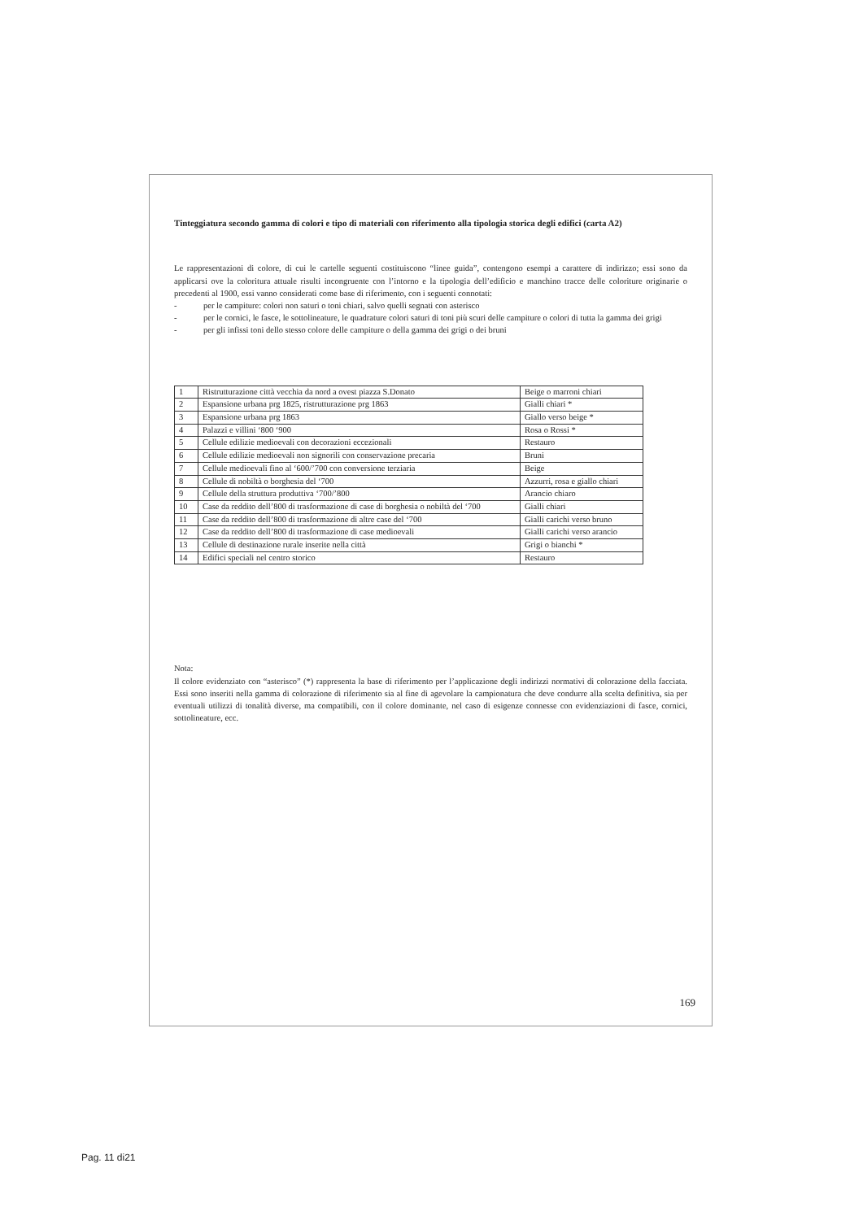Tinteggiatura secondo gamma di colori e tipo di materiali con riferimento alla tipologia storica degli edifici (carta A2)
Le rappresentazioni di colore, di cui le cartelle seguenti costituiscono “linee guida”, contengono esempi a carattere di indirizzo; essi sono da applicarsi ove la coloritura attuale risulti incongruente con l’intorno e la tipologia dell’edificio e manchino tracce delle coloriture originarie o precedenti al 1900, essi vanno considerati come base di riferimento, con i seguenti connotati:
- per le campiture: colori non saturi o toni chiari, salvo quelli segnati con asterisco
- per le cornici, le fasce, le sottolineature, le quadrature colori saturi di toni più scuri delle campiture o colori di tutta la gamma dei grigi
- per gli infissi toni dello stesso colore delle campiture o della gamma dei grigi o dei bruni
| 1 | Ristrutturazione città vecchia da nord a ovest piazza S.Donato | Beige o marroni chiari |
| 2 | Espansione urbana prg 1825, ristrutturazione prg 1863 | Gialli chiari * |
| 3 | Espansione urbana prg 1863 | Giallo verso beige * |
| 4 | Palazzi e villini ‘800 ‘900 | Rosa o Rossi * |
| 5 | Cellule edilizie medioevali con decorazioni eccezionali | Restauro |
| 6 | Cellule edilizie medioevali non signorili con conservazione precaria | Bruni |
| 7 | Cellule medioevali fino al ‘600/’700 con conversione terziaria | Beige |
| 8 | Cellule di nobiltà o borghesia del ‘700 | Azzurri, rosa e giallo chiari |
| 9 | Cellule della struttura produttiva ‘700/’800 | Arancio chiaro |
| 10 | Case da reddito dell’800 di trasformazione di case di borghesia o nobiltà del ‘700 | Gialli chiari |
| 11 | Case da reddito dell’800 di trasformazione di altre case del ‘700 | Gialli carichi verso bruno |
| 12 | Case da reddito dell’800 di trasformazione di case medioevali | Gialli carichi verso arancio |
| 13 | Cellule di destinazione rurale inserite nella città | Grigi o bianchi * |
| 14 | Edifici speciali nel centro storico | Restauro |
Nota:
Il colore evidenziato con “asterisco” (*) rappresenta la base di riferimento per l’applicazione degli indirizzi normativi di colorazione della facciata. Essi sono inseriti nella gamma di colorazione di riferimento sia al fine di agevolare la campionatura che deve condurre alla scelta definitiva, sia per eventuali utilizzi di tonalità diverse, ma compatibili, con il colore dominante, nel caso di esigenze connesse con evidenziazioni di fasce, cornici, sottolineature, ecc.
169
Pag. 11 di21